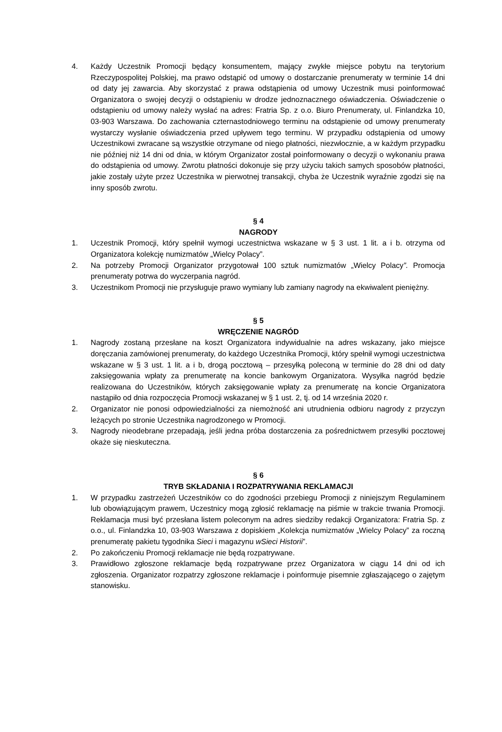4. Każdy Uczestnik Promocji będący konsumentem, mający zwykłe miejsce pobytu na terytorium Rzeczypospolitej Polskiej, ma prawo odstąpić od umowy o dostarczanie prenumeraty w terminie 14 dni od daty jej zawarcia. Aby skorzystać z prawa odstąpienia od umowy Uczestnik musi poinformować Organizatora o swojej decyzji o odstąpieniu w drodze jednoznacznego oświadczenia. Oświadczenie o odstąpieniu od umowy należy wysłać na adres: Fratria Sp. z o.o. Biuro Prenumeraty, ul. Finlandzka 10, 03-903 Warszawa. Do zachowania czternastodniowego terminu na odstąpienie od umowy prenumeraty wystarczy wysłanie oświadczenia przed upływem tego terminu. W przypadku odstąpienia od umowy Uczestnikowi zwracane są wszystkie otrzymane od niego płatności, niezwłocznie, a w każdym przypadku nie później niż 14 dni od dnia, w którym Organizator został poinformowany o decyzji o wykonaniu prawa do odstąpienia od umowy. Zwrotu płatności dokonuje się przy użyciu takich samych sposobów płatności, jakie zostały użyte przez Uczestnika w pierwotnej transakcji, chyba że Uczestnik wyraźnie zgodzi się na inny sposób zwrotu.
§ 4
NAGRODY
1. Uczestnik Promocji, który spełnił wymogi uczestnictwa wskazane w § 3 ust. 1 lit. a i b. otrzyma od Organizatora kolekcję numizmatów „Wielcy Polacy”.
2. Na potrzeby Promocji Organizator przygotował 100 sztuk numizmatów „Wielcy Polacy”. Promocja prenumeraty potrwa do wyczerpania nagród.
3. Uczestnikom Promocji nie przysługuje prawo wymiany lub zamiany nagrody na ekwiwalent pieniężny.
§ 5
WRĘCZENIE NAGRÓD
1. Nagrody zostaną przesłane na koszt Organizatora indywidualnie na adres wskazany, jako miejsce doręczania zamówionej prenumeraty, do każdego Uczestnika Promocji, który spełnił wymogi uczestnictwa wskazane w § 3 ust. 1 lit. a i b, drogą pocztową – przesyłką poleconą w terminie do 28 dni od daty zaksięgowania wpłaty za prenumeratę na koncie bankowym Organizatora. Wysyłka nagród będzie realizowana do Uczestników, których zaksięgowanie wpłaty za prenumeratę na koncie Organizatora nastąpiło od dnia rozpoczęcia Promocji wskazanej w § 1 ust. 2, tj. od 14 września 2020 r.
2. Organizator nie ponosi odpowiedzialności za niemożność ani utrudnienia odbioru nagrody z przyczyn leżących po stronie Uczestnika nagrodzonego w Promocji.
3. Nagrody nieodebrane przepadają, jeśli jedna próba dostarczenia za pośrednictwem przesyłki pocztowej okaże się nieskuteczna.
§ 6
TRYB SKŁADANIA I ROZPATRYWANIA REKLAMACJI
1. W przypadku zastrzeżeń Uczestników co do zgodności przebiegu Promocji z niniejszym Regulaminem lub obowiązującym prawem, Uczestnicy mogą zgłosić reklamację na piśmie w trakcie trwania Promocji. Reklamacja musi być przesłana listem poleconym na adres siedziby redakcji Organizatora: Fratria Sp. z o.o., ul. Finlandzka 10, 03-903 Warszawa z dopiskiem „Kolekcja numizmatów „Wielcy Polacy” za roczną prenumeratę pakietu tygodnika Sieci i magazynu wSieci Historii”.
2. Po zakończeniu Promocji reklamacje nie będą rozpatrywane.
3. Prawidłowo zgłoszone reklamacje będą rozpatrywane przez Organizatora w ciągu 14 dni od ich zgłoszenia. Organizator rozpatrzy zgłoszone reklamacje i poinformuje pisemnie zgłaszającego o zajętym stanowisku.